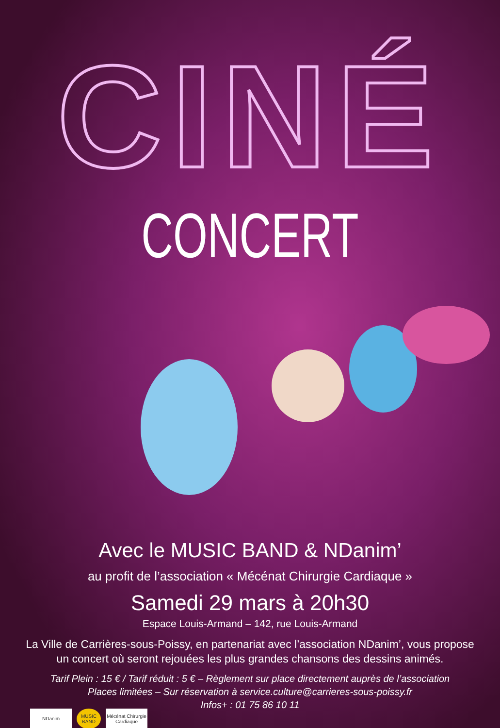CINÉ
CONCERT
Avec le MUSIC BAND & NDanim’
au profit de l’association « Mécénat Chirurgie Cardiaque »
Samedi 29 mars à 20h30
Espace Louis-Armand – 142, rue Louis-Armand
La Ville de Carrières-sous-Poissy, en partenariat avec l’association NDanim’, vous propose
un concert où seront rejouées les plus grandes chansons des dessins animés.
Tarif Plein : 15 € / Tarif réduit : 5 € – Règlement sur place directement auprès de l’association
Places limitées – Sur réservation à service.culture@carrieres-sous-poissy.fr
Infos+ : 01 75 86 10 11
NDanim MUSIC BAND Mécénat Chirurgie Cardiaque